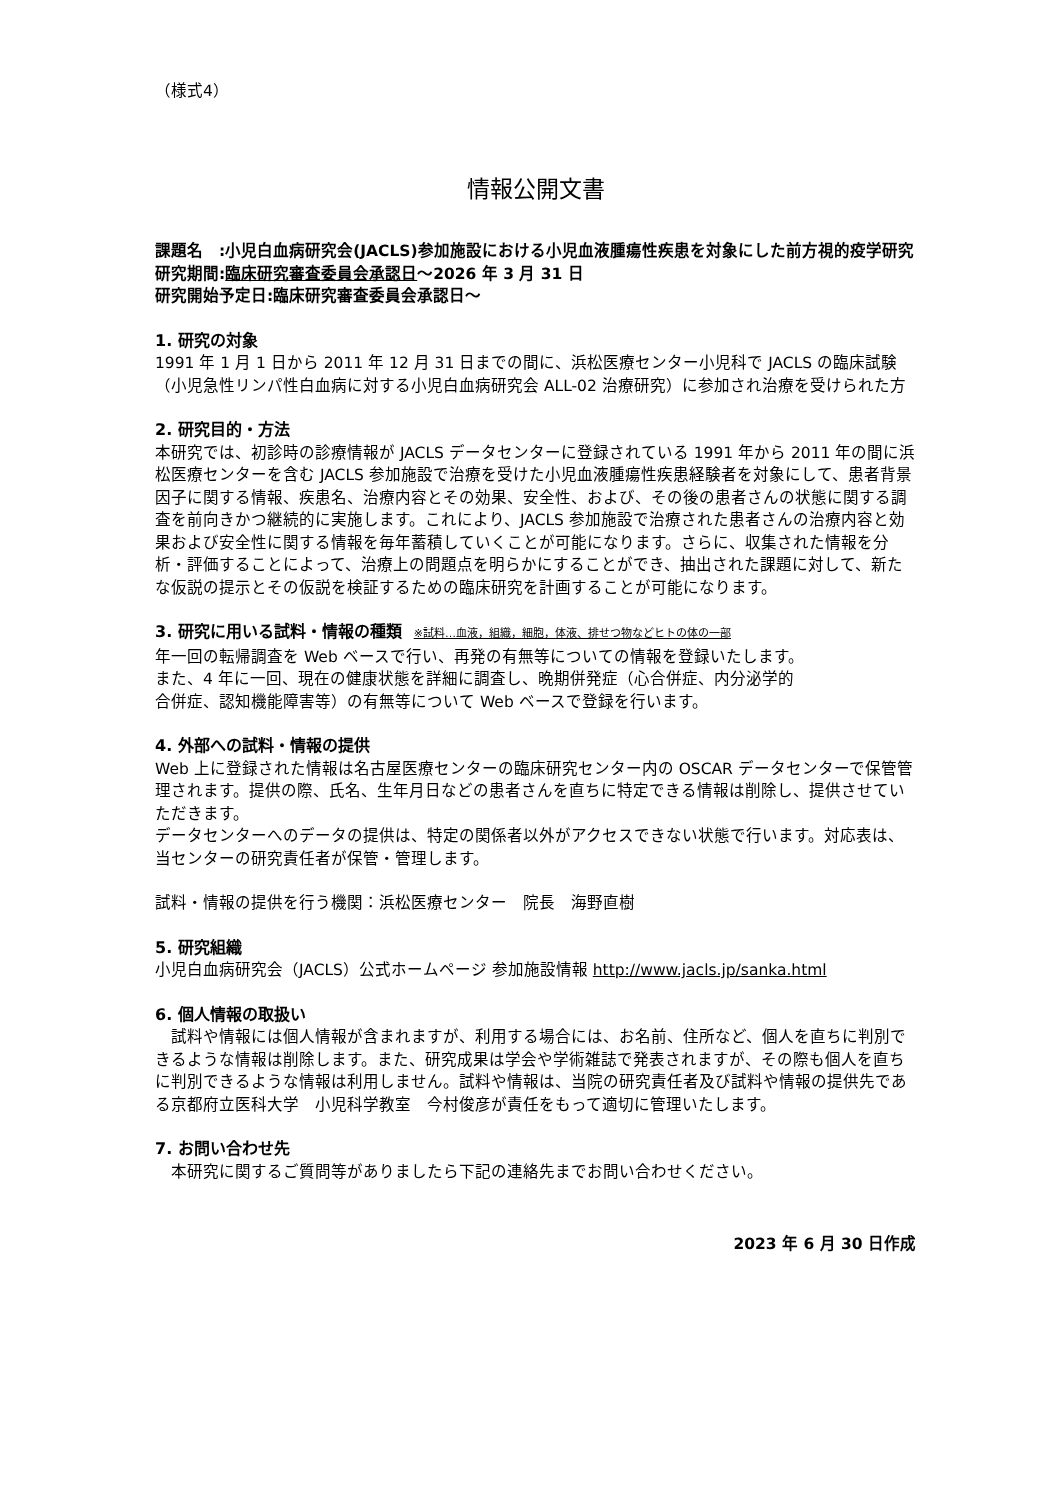（様式4）
情報公開文書
課題名　:小児白血病研究会(JACLS)参加施設における小児血液腫瘍性疾患を対象にした前方視的疫学研究
研究期間:臨床研究審査委員会承認日～2026 年 3 月 31 日
研究開始予定日:臨床研究審査委員会承認日～
1. 研究の対象
1991 年 1 月 1 日から 2011 年 12 月 31 日までの間に、浜松医療センター小児科で JACLS の臨床試験（小児急性リンパ性白血病に対する小児白血病研究会 ALL-02 治療研究）に参加され治療を受けられた方
2. 研究目的・方法
本研究では、初診時の診療情報が JACLS データセンターに登録されている 1991 年から 2011 年の間に浜松医療センターを含む JACLS 参加施設で治療を受けた小児血液腫瘍性疾患経験者を対象にして、患者背景因子に関する情報、疾患名、治療内容とその効果、安全性、および、その後の患者さんの状態に関する調査を前向きかつ継続的に実施します。これにより、JACLS 参加施設で治療された患者さんの治療内容と効果および安全性に関する情報を毎年蓄積していくことが可能になります。さらに、収集された情報を分析・評価することによって、治療上の問題点を明らかにすることができ、抽出された課題に対して、新たな仮説の提示とその仮説を検証するための臨床研究を計画することが可能になります。
3. 研究に用いる試料・情報の種類 ※試料…血液，組織，細胞，体液、排せつ物などヒトの体の一部
年一回の転帰調査を Web ベースで行い、再発の有無等についての情報を登録いたします。
また、4 年に一回、現在の健康状態を詳細に調査し、晩期併発症（心合併症、内分泌学的
合併症、認知機能障害等）の有無等について Web ベースで登録を行います。
4. 外部への試料・情報の提供
Web 上に登録された情報は名古屋医療センターの臨床研究センター内の OSCAR データセンターで保管管理されます。提供の際、氏名、生年月日などの患者さんを直ちに特定できる情報は削除し、提供させていただきます。
データセンターへのデータの提供は、特定の関係者以外がアクセスできない状態で行います。対応表は、当センターの研究責任者が保管・管理します。
試料・情報の提供を行う機関：浜松医療センター　院長　海野直樹
5. 研究組織
小児白血病研究会（JACLS）公式ホームページ 参加施設情報 http://www.jacls.jp/sanka.html
6. 個人情報の取扱い
　試料や情報には個人情報が含まれますが、利用する場合には、お名前、住所など、個人を直ちに判別できるような情報は削除します。また、研究成果は学会や学術雑誌で発表されますが、その際も個人を直ちに判別できるような情報は利用しません。試料や情報は、当院の研究責任者及び試料や情報の提供先である京都府立医科大学　小児科学教室　今村俊彦が責任をもって適切に管理いたします。
7. お問い合わせ先
　本研究に関するご質問等がありましたら下記の連絡先までお問い合わせください。
2023 年 6 月 30 日作成